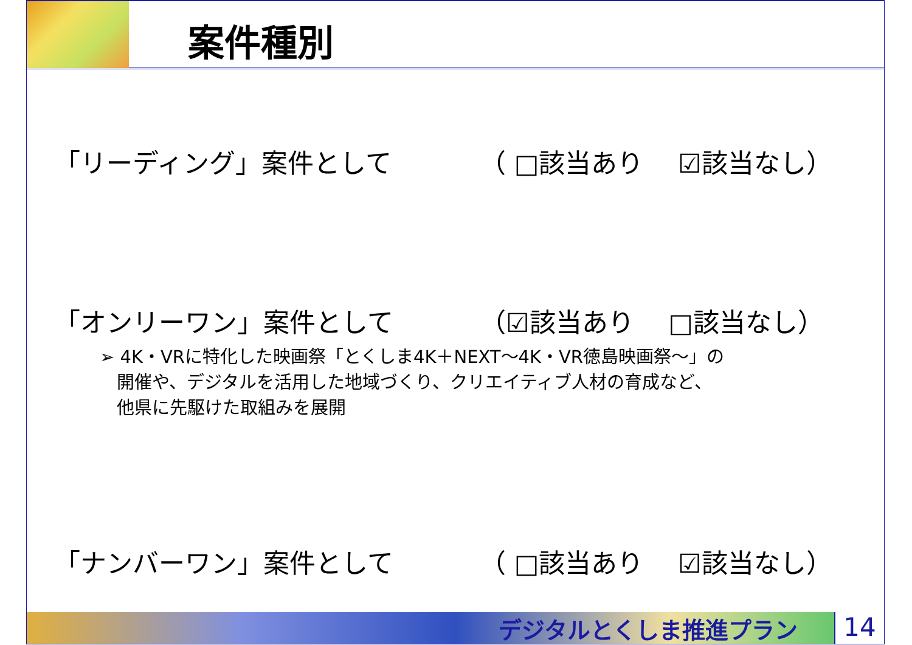案件種別
「リーディング」案件として （ □該当あり　 ☑該当なし）
「オンリーワン」案件として （☑該当あり　 □該当なし）
➢ 4K・VRに特化した映画祭「とくしま4K＋NEXT～4K・VR徳島映画祭～」の
開催や、デジタルを活用した地域づくり、クリエイティブ人材の育成など、
他県に先駆けた取組みを展開
「ナンバーワン」案件として （ □該当あり　 ☑該当なし）
デジタルとくしま推進プラン 14